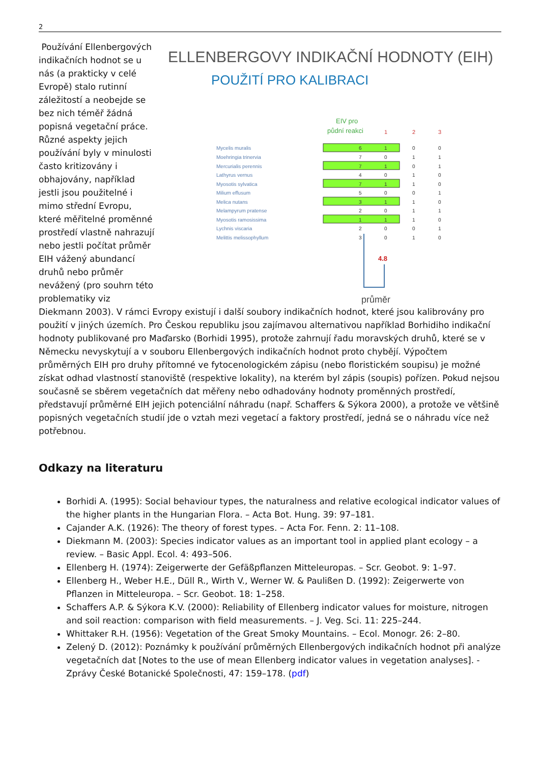2
ELLENBERGOVY INDIKAČNÍ HODNOTY (EIH)
POUŽITÍ PRO KALIBRACI
EIV pro
půdní reakci
1
2
3
Mycelis muralis
Moehringia trinervia
Mercurialis perennis
Lathyrus vernus
Myosotis sylvatica
Milium effusum
Melica nutans
Melampyrum pratense
Myosotis ramosissima
Lychnis viscaria
Melittis melissophyllum
6
1
0
0
7
0
1
1
7
1
0
1
4
0
1
0
7
1
1
0
5
0
0
1
3
1
1
0
2
0
1
1
1
1
1
0
2
0
0
1
3
0
1
0
4.8
průměr
Používání Ellenbergových indikačních hodnot se u nás (a prakticky v celé Evropě) stalo rutinní záležitostí a neobejde se bez nich téměř žádná popisná vegetační práce. Různé aspekty jejich používání byly v minulosti často kritizovány i obhajovány, například jestli jsou použitelné i mimo střední Evropu, které měřitelné proměnné prostředí vlastně nahrazují nebo jestli počítat průměr EIH vážený abundancí druhů nebo průměr nevážený (pro souhrn této problematiky viz Diekmann 2003). V rámci Evropy existují i další soubory indikačních hodnot, které jsou kalibrovány pro použití v jiných územích. Pro Českou republiku jsou zajímavou alternativou například Borhidiho indikační hodnoty publikované pro Maďarsko (Borhidi 1995), protože zahrnují řadu moravských druhů, které se v Německu nevyskytují a v souboru Ellenbergových indikačních hodnot proto chybějí. Výpočtem průměrných EIH pro druhy přítomné ve fytocenologickém zápisu (nebo floristickém soupisu) je možné získat odhad vlastností stanoviště (respektive lokality), na kterém byl zápis (soupis) pořízen. Pokud nejsou současně se sběrem vegetačních dat měřeny nebo odhadovány hodnoty proměnných prostředí, představují průměrné EIH jejich potenciální náhradu (např. Schaffers & Sýkora 2000), a protože ve většině popisných vegetačních studií jde o vztah mezi vegetací a faktory prostředí, jedná se o náhradu více než potřebnou.
Odkazy na literaturu
Borhidi A. (1995): Social behaviour types, the naturalness and relative ecological indicator values of the higher plants in the Hungarian Flora. – Acta Bot. Hung. 39: 97–181.
Cajander A.K. (1926): The theory of forest types. – Acta For. Fenn. 2: 11–108.
Diekmann M. (2003): Species indicator values as an important tool in applied plant ecology – a review. – Basic Appl. Ecol. 4: 493–506.
Ellenberg H. (1974): Zeigerwerte der Gefäßpflanzen Mitteleuropas. – Scr. Geobot. 9: 1–97.
Ellenberg H., Weber H.E., Düll R., Wirth V., Werner W. & Paulißen D. (1992): Zeigerwerte von Pflanzen in Mitteleuropa. – Scr. Geobot. 18: 1–258.
Schaffers A.P. & Sýkora K.V. (2000): Reliability of Ellenberg indicator values for moisture, nitrogen and soil reaction: comparison with field measurements. – J. Veg. Sci. 11: 225–244.
Whittaker R.H. (1956): Vegetation of the Great Smoky Mountains. – Ecol. Monogr. 26: 2–80.
Zelený D. (2012): Poznámky k používání průměrných Ellenbergových indikačních hodnot při analýze vegetačních dat [Notes to the use of mean Ellenberg indicator values in vegetation analyses]. - Zprávy České Botanické Společnosti, 47: 159–178. (pdf)